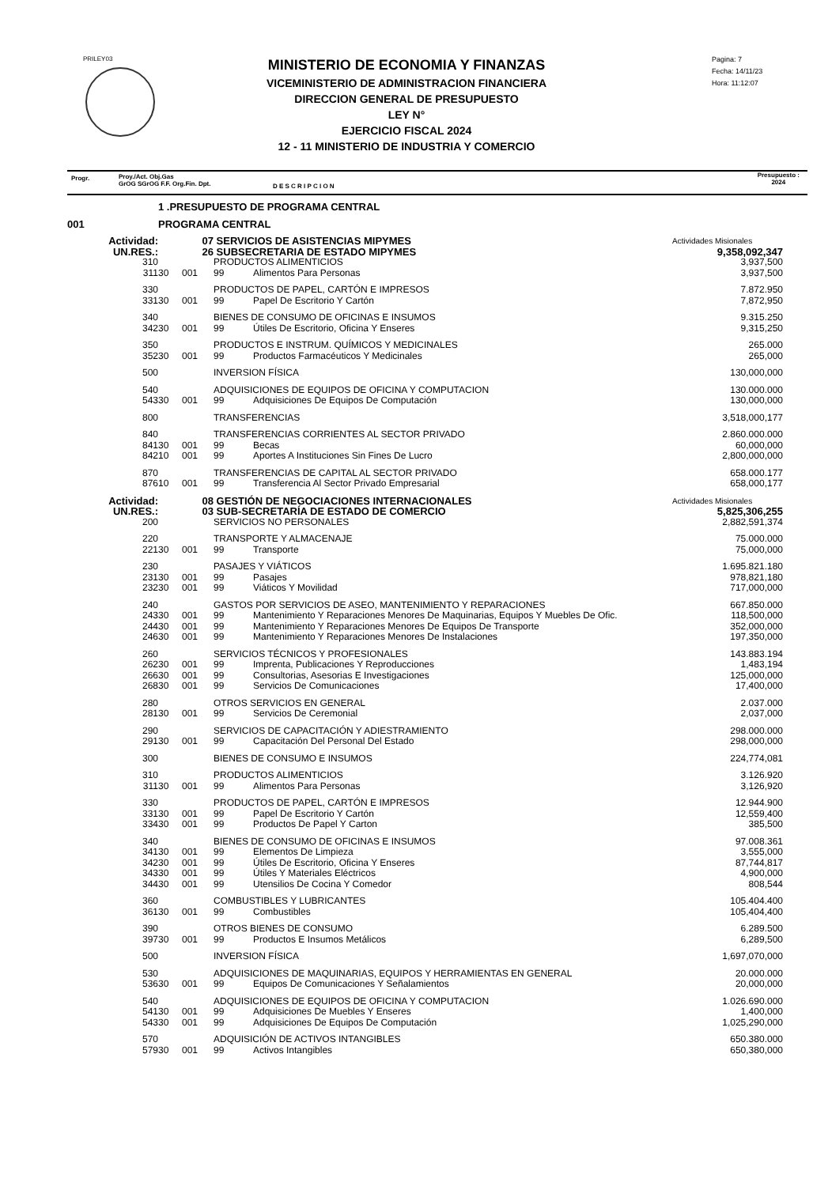PRILEY03
MINISTERIO DE ECONOMIA Y FINANZAS
VICEMINISTERIO DE ADMINISTRACION FINANCIERA
DIRECCION GENERAL DE PRESUPUESTO
LEY N°
EJERCICIO FISCAL 2024
12 - 11 MINISTERIO DE INDUSTRIA Y COMERCIO
Pagina: 7
Fecha: 14/11/23
Hora: 11:12:07
Progr. Proy./Act. Obj.Gas
GrOG SGrOG F.F. Org.Fin. Dpt. D E S C R I P C I O N
Presupuesto :
2024
| | 1 .PRESUPUESTO DE PROGRAMA CENTRAL | | | | |
| 001 | PROGRAMA CENTRAL | | | | |
| Actividad: | 07 | | SERVICIOS DE ASISTENCIAS MIPYMES | | Actividades Misionales |
| UN.RES.: | 26 | | SUBSECRETARIA DE ESTADO MIPYMES | | 9,358,092,347 |
| 310 | | | PRODUCTOS ALIMENTICIOS | | 3,937,500 |
| 311 | 30 | 001 | 99 | Alimentos Para Personas | 3,937,500 |
| 330 | | | PRODUCTOS DE PAPEL, CARTÓN E IMPRESOS | | 7.872.950 |
| 331 | 30 | 001 | 99 | Papel De Escritorio Y Cartón | 7,872,950 |
| 340 | | | BIENES DE CONSUMO DE OFICINAS E INSUMOS | | 9.315.250 |
| 342 | 30 | 001 | 99 | Útiles De Escritorio, Oficina Y Enseres | 9,315,250 |
| 350 | | | PRODUCTOS E INSTRUM. QUÍMICOS Y MEDICINALES | | 265.000 |
| 352 | 30 | 001 | 99 | Productos Farmacéuticos Y Medicinales | 265,000 |
| 500 | | | INVERSION FÍSICA | | 130,000,000 |
| 540 | | | ADQUISICIONES DE EQUIPOS DE OFICINA Y COMPUTACION | | 130.000.000 |
| 543 | 30 | 001 | 99 | Adquisiciones De Equipos De Computación | 130,000,000 |
| 800 | | | TRANSFERENCIAS | | 3,518,000,177 |
| 840 | | | TRANSFERENCIAS CORRIENTES AL SECTOR PRIVADO | | 2.860.000.000 |
| 841 | 30 | 001 | 99 | Becas | 60,000,000 |
| 842 | 10 | 001 | 99 | Aportes A Instituciones Sin Fines De Lucro | 2,800,000,000 |
| 870 | | | TRANSFERENCIAS DE CAPITAL AL SECTOR PRIVADO | | 658.000.177 |
| 876 | 10 | 001 | 99 | Transferencia Al Sector Privado Empresarial | 658,000,177 |
| Actividad: | 08 | | GESTIÓN DE NEGOCIACIONES INTERNACIONALES | | Actividades Misionales |
| UN.RES.: | 03 | | SUB-SECRETARÍA DE ESTADO DE COMERCIO | | 5,825,306,255 |
| 200 | | | SERVICIOS NO PERSONALES | | 2,882,591,374 |
| 220 | | | TRANSPORTE Y ALMACENAJE | | 75.000.000 |
| 221 | 30 | 001 | 99 | Transporte | 75,000,000 |
| 230 | | | PASAJES Y VIÁTICOS | | 1.695.821.180 |
| 231 | 30 | 001 | 99 | Pasajes | 978,821,180 |
| 232 | 30 | 001 | 99 | Viáticos Y Movilidad | 717,000,000 |
| 240 | | | GASTOS POR SERVICIOS DE ASEO, MANTENIMIENTO Y REPARACIONES | | 667.850.000 |
| 243 | 30 | 001 | 99 | Mantenimiento Y Reparaciones Menores De Maquinarias, Equipos Y Muebles De Ofic. | 118,500,000 |
| 244 | 30 | 001 | 99 | Mantenimiento Y Reparaciones Menores De Equipos De Transporte | 352,000,000 |
| 246 | 30 | 001 | 99 | Mantenimiento Y Reparaciones Menores De Instalaciones | 197,350,000 |
| 260 | | | SERVICIOS TÉCNICOS Y PROFESIONALES | | 143.883.194 |
| 262 | 30 | 001 | 99 | Imprenta, Publicaciones Y Reproducciones | 1,483,194 |
| 266 | 30 | 001 | 99 | Consultorias, Asesorias E Investigaciones | 125,000,000 |
| 268 | 30 | 001 | 99 | Servicios De Comunicaciones | 17,400,000 |
| 280 | | | OTROS SERVICIOS EN GENERAL | | 2.037.000 |
| 281 | 30 | 001 | 99 | Servicios De Ceremonial | 2,037,000 |
| 290 | | | SERVICIOS DE CAPACITACIÓN Y ADIESTRAMIENTO | | 298.000.000 |
| 291 | 30 | 001 | 99 | Capacitación Del Personal Del Estado | 298,000,000 |
| 300 | | | BIENES DE CONSUMO E INSUMOS | | 224,774,081 |
| 310 | | | PRODUCTOS ALIMENTICIOS | | 3.126.920 |
| 311 | 30 | 001 | 99 | Alimentos Para Personas | 3,126,920 |
| 330 | | | PRODUCTOS DE PAPEL, CARTÓN E IMPRESOS | | 12.944.900 |
| 331 | 30 | 001 | 99 | Papel De Escritorio Y Cartón | 12,559,400 |
| 334 | 30 | 001 | 99 | Productos De Papel Y Carton | 385,500 |
| 340 | | | BIENES DE CONSUMO DE OFICINAS E INSUMOS | | 97.008.361 |
| 341 | 30 | 001 | 99 | Elementos De Limpieza | 3,555,000 |
| 342 | 30 | 001 | 99 | Útiles De Escritorio, Oficina Y Enseres | 87,744,817 |
| 343 | 30 | 001 | 99 | Útiles Y Materiales Eléctricos | 4,900,000 |
| 344 | 30 | 001 | 99 | Utensilios De Cocina Y Comedor | 808,544 |
| 360 | | | COMBUSTIBLES Y LUBRICANTES | | 105.404.400 |
| 361 | 30 | 001 | 99 | Combustibles | 105,404,400 |
| 390 | | | OTROS BIENES DE CONSUMO | | 6.289.500 |
| 397 | 30 | 001 | 99 | Productos E Insumos Metálicos | 6,289,500 |
| 500 | | | INVERSION FÍSICA | | 1,697,070,000 |
| 530 | | | ADQUISICIONES DE MAQUINARIAS, EQUIPOS Y HERRAMIENTAS EN GENERAL | | 20.000.000 |
| 536 | 30 | 001 | 99 | Equipos De Comunicaciones Y Señalamientos | 20,000,000 |
| 540 | | | ADQUISICIONES DE EQUIPOS DE OFICINA Y COMPUTACION | | 1.026.690.000 |
| 541 | 30 | 001 | 99 | Adquisiciones De Muebles Y Enseres | 1,400,000 |
| 543 | 30 | 001 | 99 | Adquisiciones De Equipos De Computación | 1,025,290,000 |
| 570 | | | ADQUISICIÓN DE ACTIVOS INTANGIBLES | | 650.380.000 |
| 579 | 30 | 001 | 99 | Activos Intangibles | 650,380,000 |